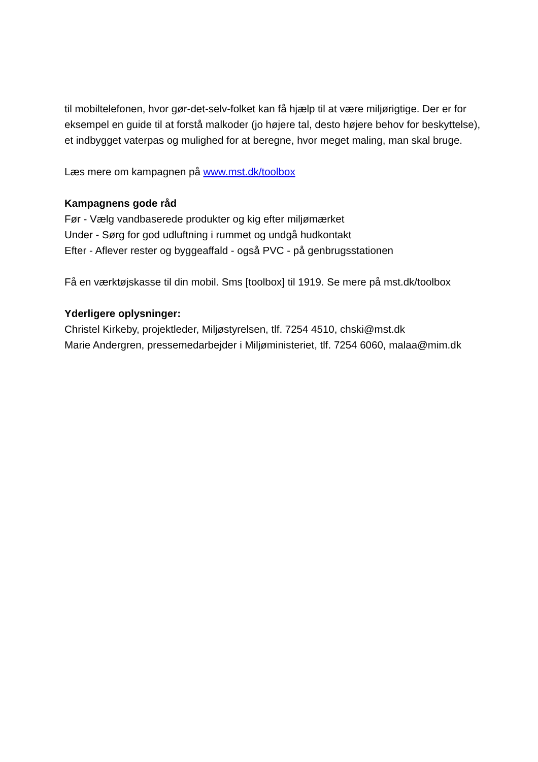til mobiltelefonen, hvor gør-det-selv-folket kan få hjælp til at være miljørigtige. Der er for eksempel en guide til at forstå malkoder (jo højere tal, desto højere behov for beskyttelse), et indbygget vaterpas og mulighed for at beregne, hvor meget maling, man skal bruge.
Læs mere om kampagnen på www.mst.dk/toolbox
Kampagnens gode råd
Før - Vælg vandbaserede produkter og kig efter miljømærket
Under - Sørg for god udluftning i rummet og undgå hudkontakt
Efter - Aflever rester og byggeaffald - også PVC - på genbrugsstationen
Få en værktøjskasse til din mobil. Sms [toolbox] til 1919. Se mere på mst.dk/toolbox
Yderligere oplysninger:
Christel Kirkeby, projektleder, Miljøstyrelsen, tlf. 7254 4510, chski@mst.dk
Marie Andergren, pressemedarbejder i Miljøministeriet, tlf. 7254 6060, malaa@mim.dk